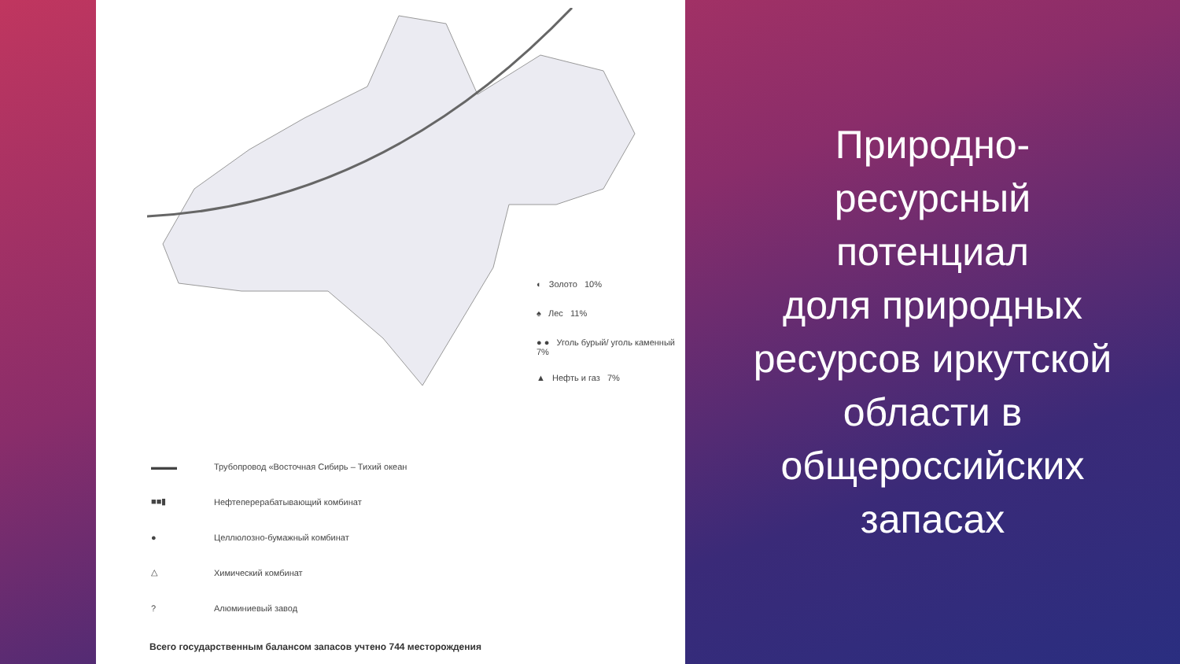◐ Золото 10%
♠ Лес 11%
● ● Уголь бурый/ уголь каменный 7%
▲ Нефть и газ 7%
▬▬▬ Трубопровод «Восточная Сибирь – Тихий океан
■■▮ Нефтеперерабатывающий комбинат
● Целлюлозно-бумажный комбинат
△ Химический комбинат
? Алюминиевый завод
Всего государственным балансом запасов учтено 744 месторождения
Природно-
ресурсный
потенциал
доля природных
ресурсов иркутской
области в
общероссийских
запасах